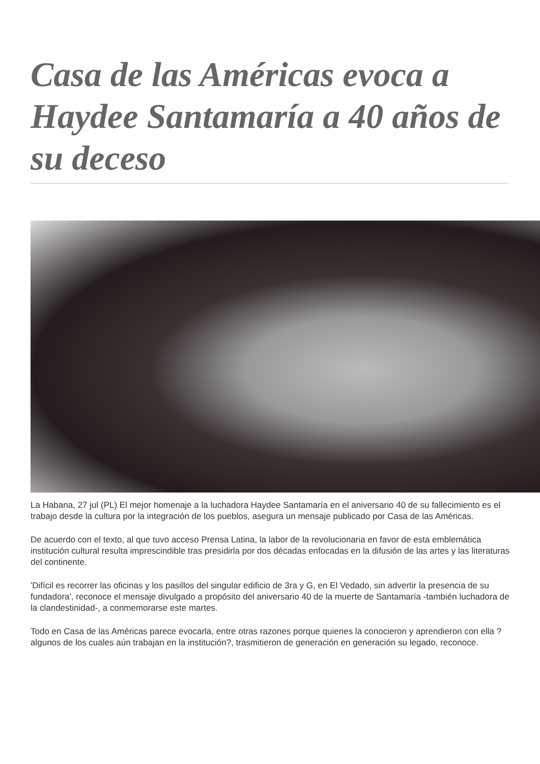Casa de las Américas evoca a Haydee Santamaría a 40 años de su deceso
La Habana, 27 jul (PL) El mejor homenaje a la luchadora Haydee Santamaría en el aniversario 40 de su fallecimiento es el trabajo desde la cultura por la integración de los pueblos, asegura un mensaje publicado por Casa de las Américas.
De acuerdo con el texto, al que tuvo acceso Prensa Latina, la labor de la revolucionaria en favor de esta emblemática institución cultural resulta imprescindible tras presidirla por dos décadas enfocadas en la difusión de las artes y las literaturas del continente.
'Difícil es recorrer las oficinas y los pasillos del singular edificio de 3ra y G, en El Vedado, sin advertir la presencia de su fundadora', reconoce el mensaje divulgado a propósito del aniversario 40 de la muerte de Santamaría -también luchadora de la clandestinidad-, a conmemorarse este martes.
Todo en Casa de las Américas parece evocarla, entre otras razones porque quienes la conocieron y aprendieron con ella ?algunos de los cuales aún trabajan en la institución?, trasmitieron de generación en generación su legado, reconoce.